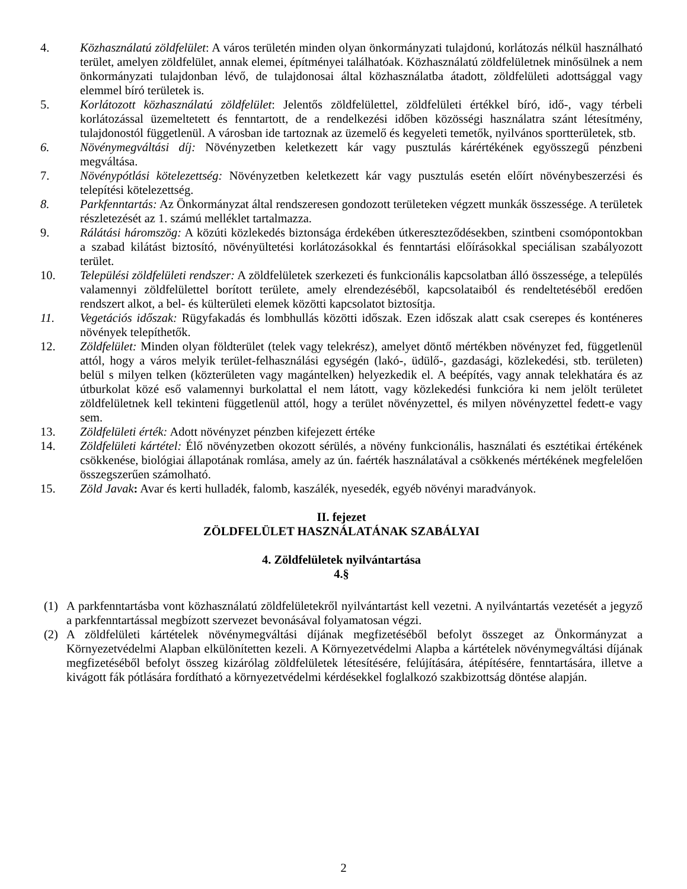4. Közhasználatú zöldfelület: A város területén minden olyan önkormányzati tulajdonú, korlátozás nélkül használható terület, amelyen zöldfelület, annak elemei, építményei találhatóak. Közhasználatú zöldfelületnek minősülnek a nem önkormányzati tulajdonban lévő, de tulajdonosai által közhasználatba átadott, zöldfelületi adottsággal vagy elemmel bíró területek is.
5. Korlátozott közhasználatú zöldfelület: Jelentős zöldfelülettel, zöldfelületi értékkel bíró, idő-, vagy térbeli korlátozással üzemeltetett és fenntartott, de a rendelkezési időben közösségi használatra szánt létesítmény, tulajdonostól függetlenül. A városban ide tartoznak az üzemelő és kegyeleti temetők, nyilvános sportterületek, stb.
6. Növénymegváltási díj: Növényzetben keletkezett kár vagy pusztulás kárértékének egyösszegű pénzbeni megváltása.
7. Növénypótlási kötelezettség: Növényzetben keletkezett kár vagy pusztulás esetén előírt növénybeszerzési és telepítési kötelezettség.
8. Parkfenntartás: Az Önkormányzat által rendszeresen gondozott területeken végzett munkák összessége. A területek részletezését az 1. számú melléklet tartalmazza.
9. Rálátási háromszög: A közúti közlekedés biztonsága érdekében útkereszteződésekben, szintbeni csomópontokban a szabad kilátást biztosító, növényültetési korlátozásokkal és fenntartási előírásokkal speciálisan szabályozott terület.
10. Települési zöldfelületi rendszer: A zöldfelületek szerkezeti és funkcionális kapcsolatban álló összessége, a település valamennyi zöldfelülettel borított területe, amely elrendezéséből, kapcsolataiból és rendeltetéséből eredően rendszert alkot, a bel- és külterületi elemek közötti kapcsolatot biztosítja.
11. Vegetációs időszak: Rügyfakadás és lombhullás közötti időszak. Ezen időszak alatt csak cserepes és konténeres növények telepíthetők.
12. Zöldfelület: Minden olyan földterület (telek vagy telekrész), amelyet döntő mértékben növényzet fed, függetlenül attól, hogy a város melyik terület-felhasználási egységén (lakó-, üdülő-, gazdasági, közlekedési, stb. területen) belül s milyen telken (közterületen vagy magántelken) helyezkedik el. A beépítés, vagy annak telekhatára és az útburkolat közé eső valamennyi burkolattal el nem látott, vagy közlekedési funkcióra ki nem jelölt területet zöldfelületnek kell tekinteni függetlenül attól, hogy a terület növényzettel, és milyen növényzettel fedett-e vagy sem.
13. Zöldfelületi érték: Adott növényzet pénzben kifejezett értéke
14. Zöldfelületi kártétel: Élő növényzetben okozott sérülés, a növény funkcionális, használati és esztétikai értékének csökkenése, biológiai állapotának romlása, amely az ún. faérték használatával a csökkenés mértékének megfelelően összegszerűen számolható.
15. Zöld Javak: Avar és kerti hulladék, falomb, kaszálék, nyesedék, egyéb növényi maradványok.
II. fejezet
ZÖLDFELÜLET HASZNÁLATÁNAK SZABÁLYAI
4. Zöldfelületek nyilvántartása
4.§
(1) A parkfenntartásba vont közhasználatú zöldfelületekről nyilvántartást kell vezetni. A nyilvántartás vezetését a jegyző a parkfenntartással megbízott szervezet bevonásával folyamatosan végzi.
(2) A zöldfelületi kártételek növénymegváltási díjának megfizetéséből befolyt összeget az Önkormányzat a Környezetvédelmi Alapban elkülönítetten kezeli. A Környezetvédelmi Alapba a kártételek növénymegváltási díjának megfizetéséből befolyt összeg kizárólag zöldfelületek létesítésére, felújítására, átépítésére, fenntartására, illetve a kivágott fák pótlására fordítható a környezetvédelmi kérdésekkel foglalkozó szakbizottság döntése alapján.
2